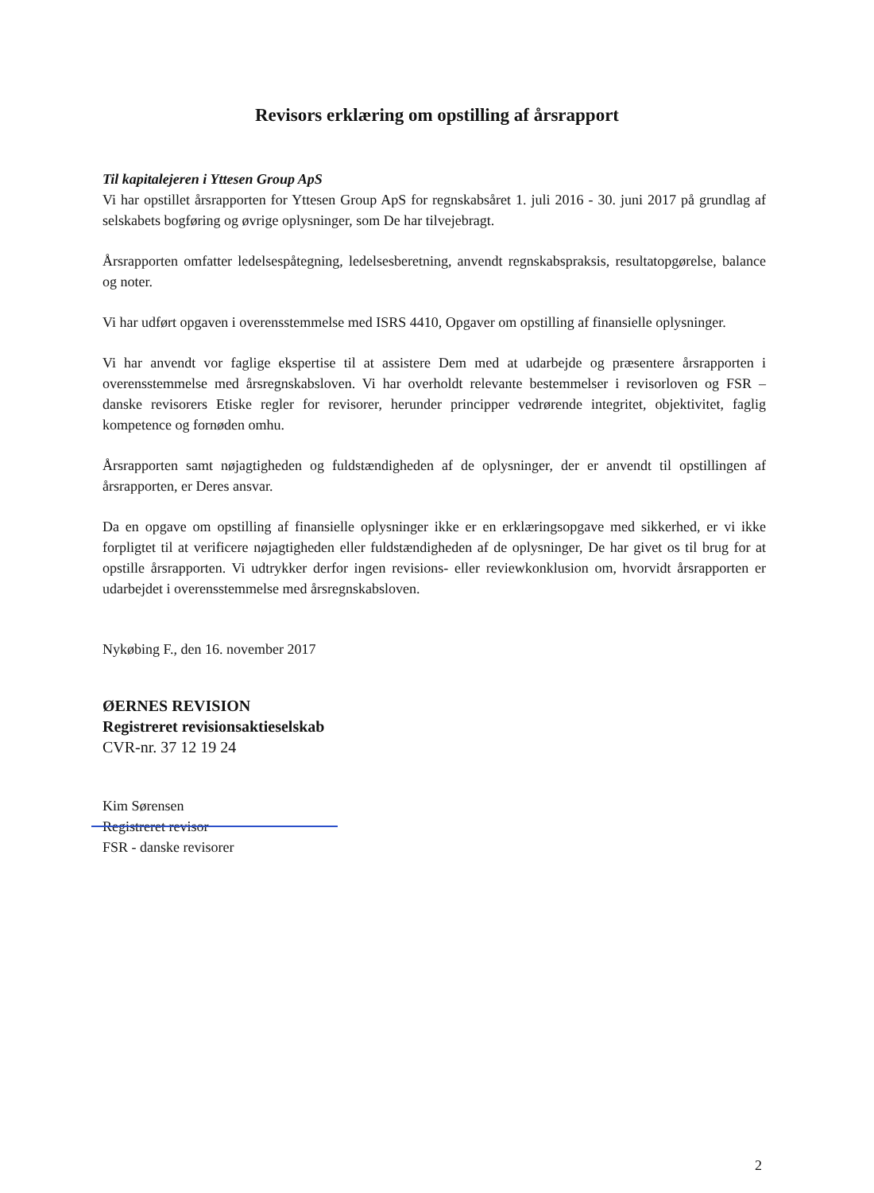Revisors erklæring om opstilling af årsrapport
Til kapitalejeren i Yttesen Group ApS
Vi har opstillet årsrapporten for Yttesen Group ApS for regnskabsåret 1. juli 2016 - 30. juni 2017 på grundlag af selskabets bogføring og øvrige oplysninger, som De har tilvejebragt.
Årsrapporten omfatter ledelsespåtegning, ledelsesberetning, anvendt regnskabspraksis, resultatopgørelse, balance og noter.
Vi har udført opgaven i overensstemmelse med ISRS 4410, Opgaver om opstilling af finansielle oplysninger.
Vi har anvendt vor faglige ekspertise til at assistere Dem med at udarbejde og præsentere årsrapporten i overensstemmelse med årsregnskabsloven. Vi har overholdt relevante bestemmelser i revisorloven og FSR – danske revisorers Etiske regler for revisorer, herunder principper vedrørende integritet, objektivitet, faglig kompetence og fornøden omhu.
Årsrapporten samt nøjagtigheden og fuldstændigheden af de oplysninger, der er anvendt til opstillingen af årsrapporten, er Deres ansvar.
Da en opgave om opstilling af finansielle oplysninger ikke er en erklæringsopgave med sikkerhed, er vi ikke forpligtet til at verificere nøjagtigheden eller fuldstændigheden af de oplysninger, De har givet os til brug for at opstille årsrapporten. Vi udtrykker derfor ingen revisions- eller reviewkonklusion om, hvorvidt årsrapporten er udarbejdet i overensstemmelse med årsregnskabsloven.
Nykøbing F., den 16. november 2017
ØERNES REVISION
Registreret revisionsaktieselskab
CVR-nr. 37 12 19 24
Kim Sørensen
Registreret revisor
FSR - danske revisorer
2